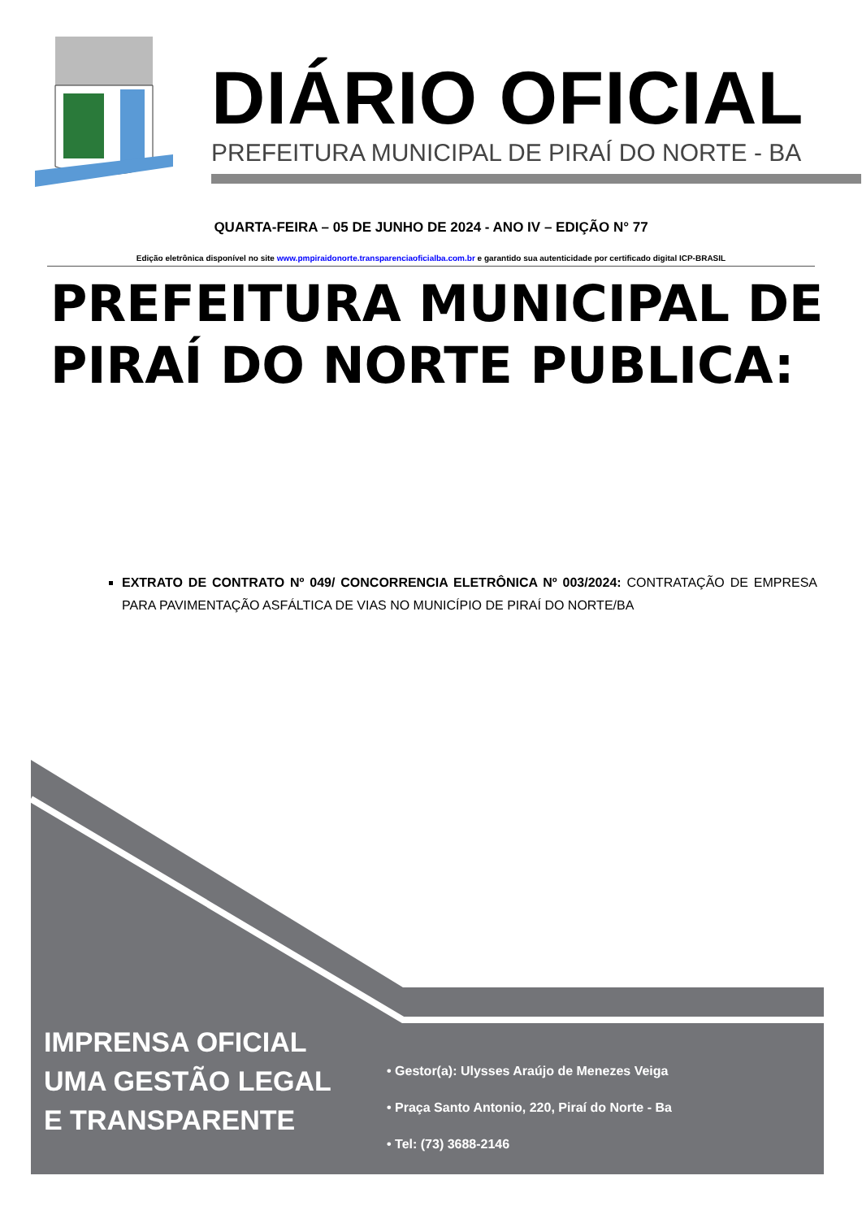DIÁRIO OFICIAL
PREFEITURA MUNICIPAL DE PIRAÍ DO NORTE - BA
QUARTA-FEIRA – 05 DE JUNHO DE 2024 - ANO IV – EDIÇÃO N° 77
Edição eletrônica disponível no site www.pmpiraidonorte.transparenciaoficialba.com.br e garantido sua autenticidade por certificado digital ICP-BRASIL
PREFEITURA MUNICIPAL DE PIRAÍ DO NORTE PUBLICA:
EXTRATO DE CONTRATO Nº 049/ CONCORRENCIA ELETRÔNICA Nº 003/2024: CONTRATAÇÃO DE EMPRESA PARA PAVIMENTAÇÃO ASFÁLTICA DE VIAS NO MUNICÍPIO DE PIRAÍ DO NORTE/BA
IMPRENSA OFICIAL
UMA GESTÃO LEGAL
E TRANSPARENTE
• Gestor(a): Ulysses Araújo de Menezes Veiga
• Praça Santo Antonio, 220, Piraí do Norte - Ba
• Tel: (73) 3688-2146